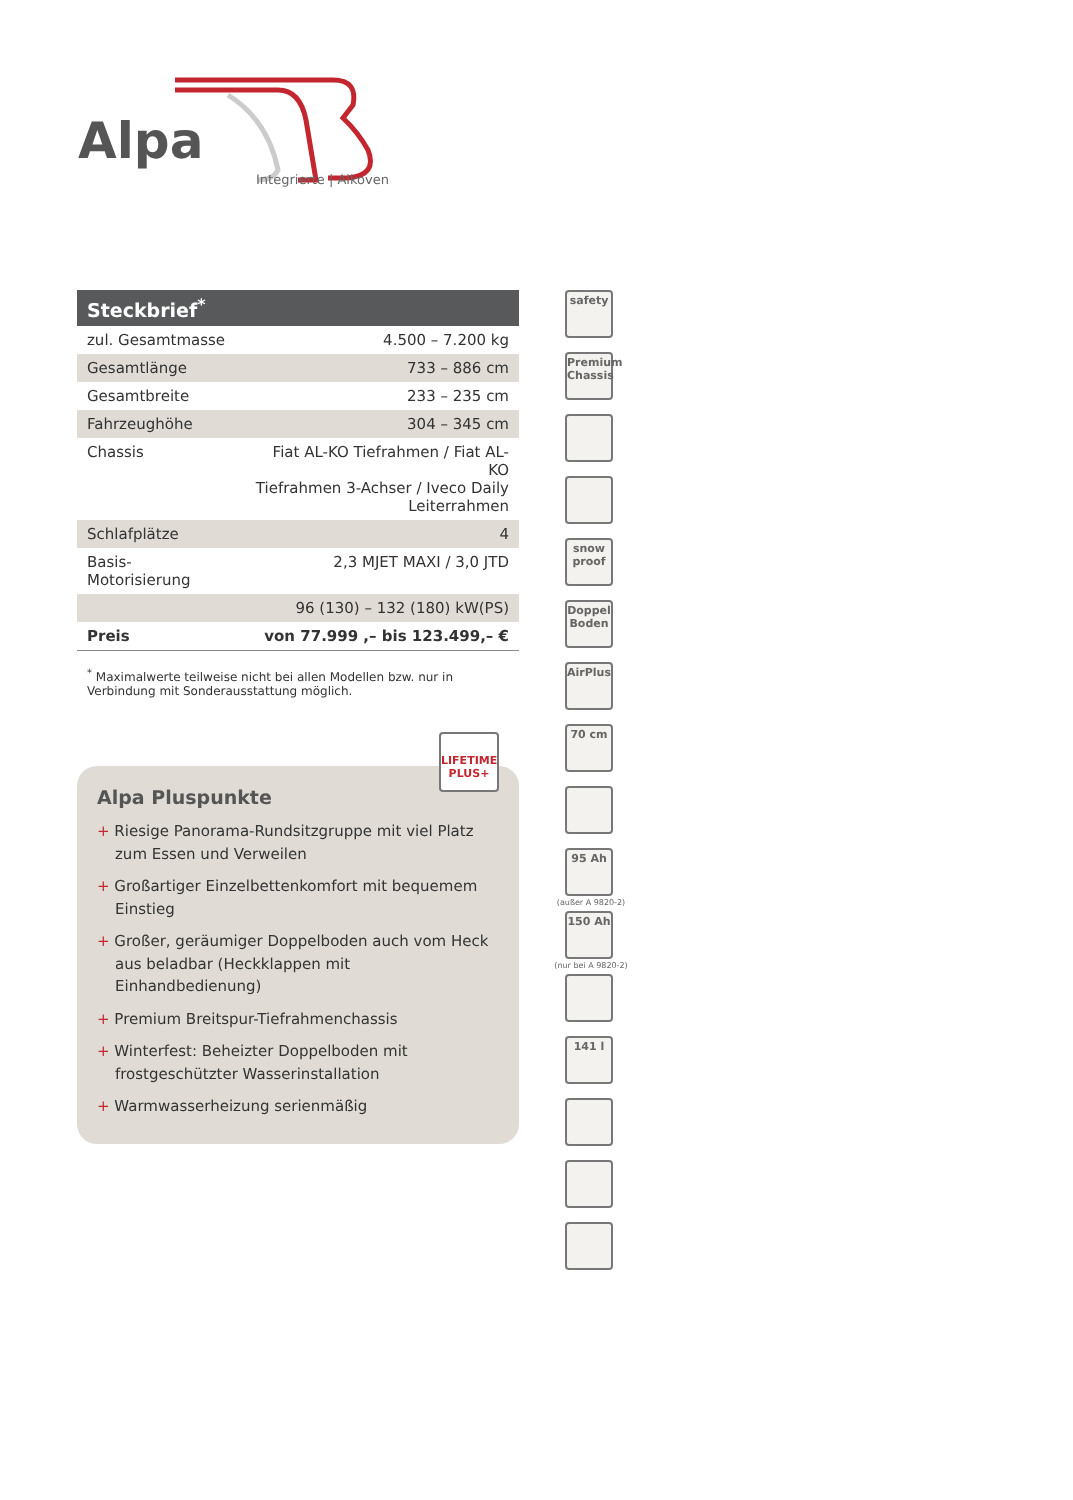Alpa
Integrierte | Alkoven
| Steckbrief<sup>*</sup> | |
| --- | --- |
| zul. Gesamtmasse | 4.500 – 7.200 kg |
| Gesamtlänge | 733 – 886 cm |
| Gesamtbreite | 233 – 235 cm |
| Fahrzeughöhe | 304 – 345 cm |
| Chassis | Fiat AL-KO Tiefrahmen / Fiat AL-KO Tiefrahmen 3-Achser / Iveco Daily Leiterrahmen |
| Schlafplätze | 4 |
| Basis-Motorisierung | 2,3 MJET MAXI / 3,0 JTD |
| | 96 (130) – 132 (180) kW(PS) |
| Preis | von 77.999 ,– bis 123.499,– € |
<sup>*</sup> Maximalwerte teilweise nicht bei allen Modellen bzw. nur in Verbindung mit Sonderausstattung möglich.
LIFETIME PLUS+
Alpa Pluspunkte
+ Riesige Panorama-Rundsitzgruppe mit viel Platz zum Essen und Verweilen
+ Großartiger Einzelbettenkomfort mit bequemem Einstieg
+ Großer, geräumiger Doppelboden auch vom Heck aus beladbar (Heckklappen mit Einhandbedienung)
+ Premium Breitspur-Tiefrahmenchassis
+ Winterfest: Beheizter Doppelboden mit frostgeschützter Wasserinstallation
+ Warmwasserheizung serienmäßig
safety
Premium Chassis
snow proof
Doppel Boden
AirPlus
70 cm
95 Ah
(außer A 9820-2)
150 Ah
(nur bei A 9820-2)
141 l